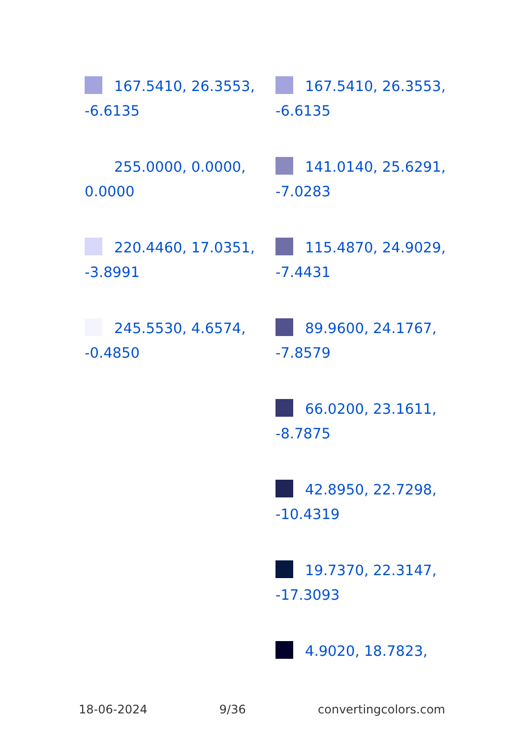167.5410, 26.3553, -6.6135
255.0000, 0.0000, 0.0000
220.4460, 17.0351, -3.8991
245.5530, 4.6574, -0.4850
167.5410, 26.3553, -6.6135
141.0140, 25.6291, -7.0283
115.4870, 24.9029, -7.4431
89.9600, 24.1767, -7.8579
66.0200, 23.1611, -8.7875
42.8950, 22.7298, -10.4319
19.7370, 22.3147, -17.3093
4.9020, 18.7823,
18-06-2024 9/36 convertingcolors.com